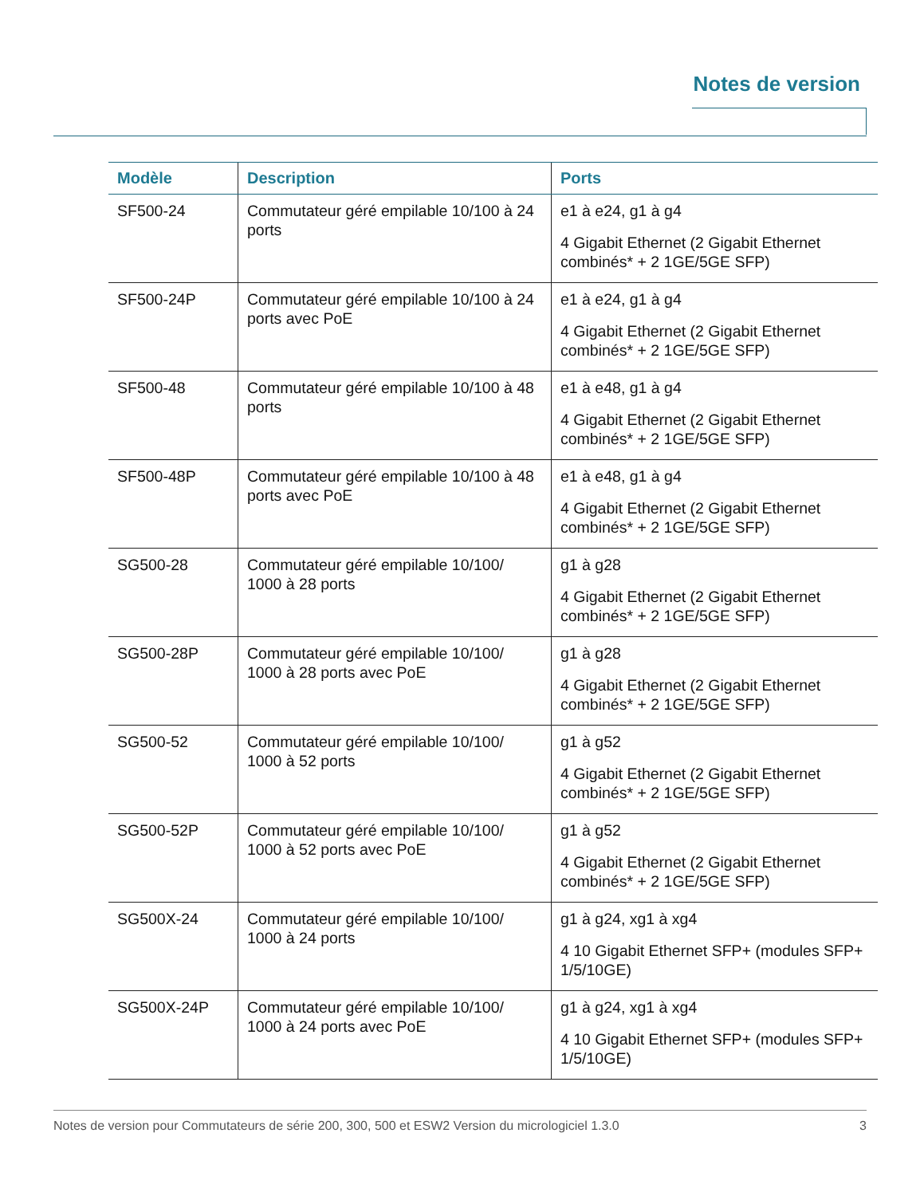Notes de version
| Modèle | Description | Ports |
| --- | --- | --- |
| SF500-24 | Commutateur géré empilable 10/100 à 24 ports | e1 à e24, g1 à g4 4 Gigabit Ethernet (2 Gigabit Ethernet combinés* + 2 1GE/5GE SFP) |
| SF500-24P | Commutateur géré empilable 10/100 à 24 ports avec PoE | e1 à e24, g1 à g4 4 Gigabit Ethernet (2 Gigabit Ethernet combinés* + 2 1GE/5GE SFP) |
| SF500-48 | Commutateur géré empilable 10/100 à 48 ports | e1 à e48, g1 à g4 4 Gigabit Ethernet (2 Gigabit Ethernet combinés* + 2 1GE/5GE SFP) |
| SF500-48P | Commutateur géré empilable 10/100 à 48 ports avec PoE | e1 à e48, g1 à g4 4 Gigabit Ethernet (2 Gigabit Ethernet combinés* + 2 1GE/5GE SFP) |
| SG500-28 | Commutateur géré empilable 10/100/ 1000 à 28 ports | g1 à g28 4 Gigabit Ethernet (2 Gigabit Ethernet combinés* + 2 1GE/5GE SFP) |
| SG500-28P | Commutateur géré empilable 10/100/ 1000 à 28 ports avec PoE | g1 à g28 4 Gigabit Ethernet (2 Gigabit Ethernet combinés* + 2 1GE/5GE SFP) |
| SG500-52 | Commutateur géré empilable 10/100/ 1000 à 52 ports | g1 à g52 4 Gigabit Ethernet (2 Gigabit Ethernet combinés* + 2 1GE/5GE SFP) |
| SG500-52P | Commutateur géré empilable 10/100/ 1000 à 52 ports avec PoE | g1 à g52 4 Gigabit Ethernet (2 Gigabit Ethernet combinés* + 2 1GE/5GE SFP) |
| SG500X-24 | Commutateur géré empilable 10/100/ 1000 à 24 ports | g1 à g24, xg1 à xg4 4 10 Gigabit Ethernet SFP+ (modules SFP+ 1/5/10GE) |
| SG500X-24P | Commutateur géré empilable 10/100/ 1000 à 24 ports avec PoE | g1 à g24, xg1 à xg4 4 10 Gigabit Ethernet SFP+ (modules SFP+ 1/5/10GE) |
Notes de version pour Commutateurs de série 200, 300, 500 et ESW2 Version du micrologiciel 1.3.0 3